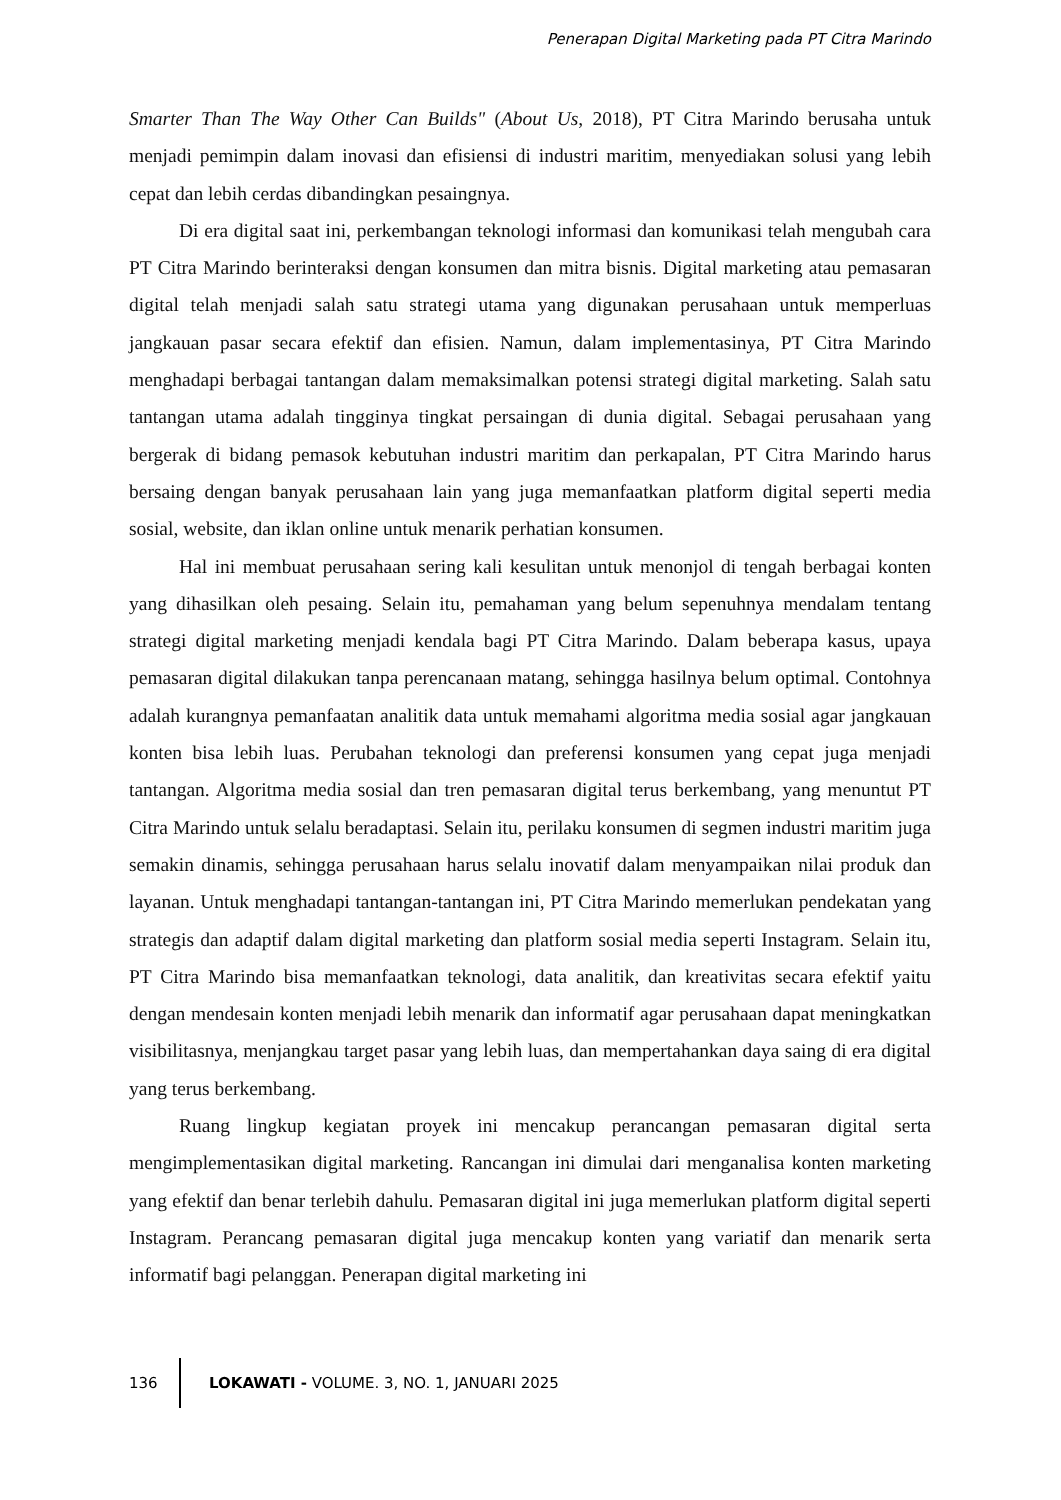Penerapan Digital Marketing pada PT Citra Marindo
Smarter Than The Way Other Can Builds" (About Us, 2018), PT Citra Marindo berusaha untuk menjadi pemimpin dalam inovasi dan efisiensi di industri maritim, menyediakan solusi yang lebih cepat dan lebih cerdas dibandingkan pesaingnya.
Di era digital saat ini, perkembangan teknologi informasi dan komunikasi telah mengubah cara PT Citra Marindo berinteraksi dengan konsumen dan mitra bisnis. Digital marketing atau pemasaran digital telah menjadi salah satu strategi utama yang digunakan perusahaan untuk memperluas jangkauan pasar secara efektif dan efisien. Namun, dalam implementasinya, PT Citra Marindo menghadapi berbagai tantangan dalam memaksimalkan potensi strategi digital marketing. Salah satu tantangan utama adalah tingginya tingkat persaingan di dunia digital. Sebagai perusahaan yang bergerak di bidang pemasok kebutuhan industri maritim dan perkapalan, PT Citra Marindo harus bersaing dengan banyak perusahaan lain yang juga memanfaatkan platform digital seperti media sosial, website, dan iklan online untuk menarik perhatian konsumen.
Hal ini membuat perusahaan sering kali kesulitan untuk menonjol di tengah berbagai konten yang dihasilkan oleh pesaing. Selain itu, pemahaman yang belum sepenuhnya mendalam tentang strategi digital marketing menjadi kendala bagi PT Citra Marindo. Dalam beberapa kasus, upaya pemasaran digital dilakukan tanpa perencanaan matang, sehingga hasilnya belum optimal. Contohnya adalah kurangnya pemanfaatan analitik data untuk memahami algoritma media sosial agar jangkauan konten bisa lebih luas. Perubahan teknologi dan preferensi konsumen yang cepat juga menjadi tantangan. Algoritma media sosial dan tren pemasaran digital terus berkembang, yang menuntut PT Citra Marindo untuk selalu beradaptasi. Selain itu, perilaku konsumen di segmen industri maritim juga semakin dinamis, sehingga perusahaan harus selalu inovatif dalam menyampaikan nilai produk dan layanan. Untuk menghadapi tantangan-tantangan ini, PT Citra Marindo memerlukan pendekatan yang strategis dan adaptif dalam digital marketing dan platform sosial media seperti Instagram. Selain itu, PT Citra Marindo bisa memanfaatkan teknologi, data analitik, dan kreativitas secara efektif yaitu dengan mendesain konten menjadi lebih menarik dan informatif agar perusahaan dapat meningkatkan visibilitasnya, menjangkau target pasar yang lebih luas, dan mempertahankan daya saing di era digital yang terus berkembang.
Ruang lingkup kegiatan proyek ini mencakup perancangan pemasaran digital serta mengimplementasikan digital marketing. Rancangan ini dimulai dari menganalisa konten marketing yang efektif dan benar terlebih dahulu. Pemasaran digital ini juga memerlukan platform digital seperti Instagram. Perancang pemasaran digital juga mencakup konten yang variatif dan menarik serta informatif bagi pelanggan. Penerapan digital marketing ini
136 LOKAWATI - VOLUME. 3, NO. 1, JANUARI 2025